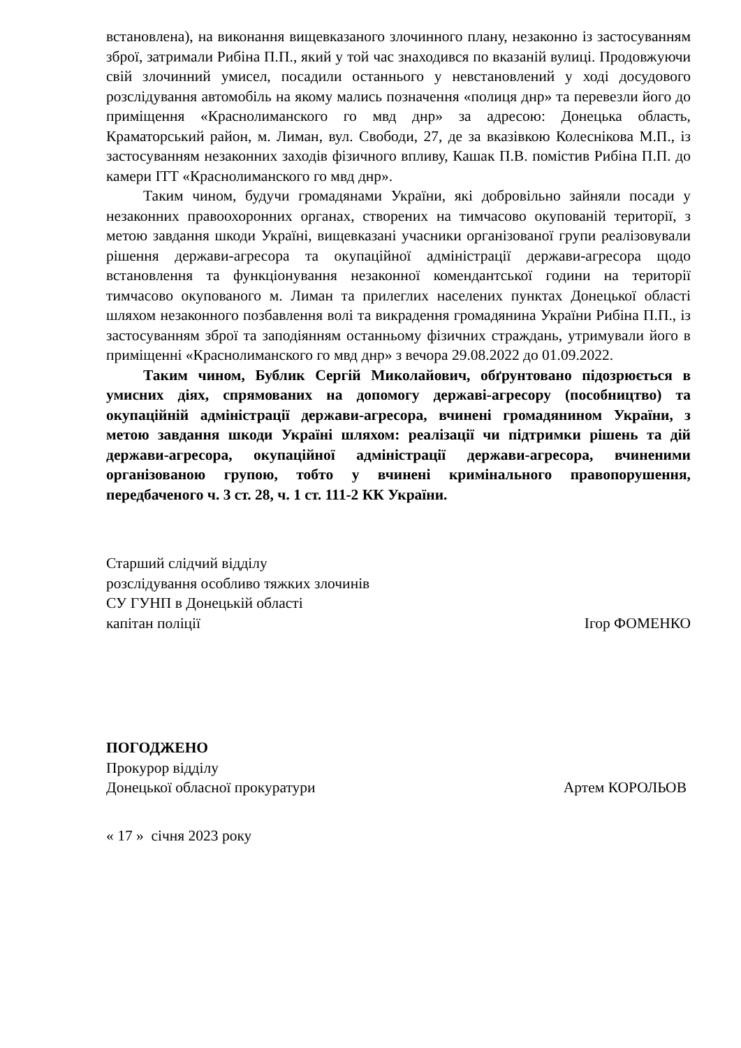встановлена), на виконання вищевказаного злочинного плану, незаконно із застосуванням зброї, затримали Рибіна П.П., який у той час знаходився по вказаній вулиці. Продовжуючи свій злочинний умисел, посадили останнього у невстановлений у ході досудового розслідування автомобіль на якому мались позначення «полиця днр» та перевезли його до приміщення «Краснолиманского го мвд днр» за адресою: Донецька область, Краматорський район, м. Лиман, вул. Свободи, 27, де за вказівкою Колеснікова М.П., із застосуванням незаконних заходів фізичного впливу, Кашак П.В. помістив Рибіна П.П. до камери ІТТ «Краснолиманского го мвд днр».
Таким чином, будучи громадянами України, які добровільно зайняли посади у незаконних правоохоронних органах, створених на тимчасово окупованій території, з метою завдання шкоди Україні, вищевказані учасники організованої групи реалізовували рішення держави-агресора та окупаційної адміністрації держави-агресора щодо встановлення та функціонування незаконної комендантської години на території тимчасово окупованого м. Лиман та прилеглих населених пунктах Донецької області шляхом незаконного позбавлення волі та викрадення громадянина України Рибіна П.П., із застосуванням зброї та заподіянням останньому фізичних страждань, утримували його в приміщенні «Краснолиманского го мвд днр» з вечора 29.08.2022 до 01.09.2022.
Таким чином, Бублик Сергій Миколайович, обґрунтовано підозрюється в умисних діях, спрямованих на допомогу державі-агресору (пособництво) та окупаційній адміністрації держави-агресора, вчинені громадянином України, з метою завдання шкоди Україні шляхом: реалізації чи підтримки рішень та дій держави-агресора, окупаційної адміністрації держави-агресора, вчиненими організованою групою, тобто у вчинені кримінального правопорушення, передбаченого ч. 3 ст. 28, ч. 1 ст. 111-2 КК України.
Старший слідчий відділу
розслідування особливо тяжких злочинів
СУ ГУНП в Донецькій області
капітан поліції
Ігор ФОМЕНКО
ПОГОДЖЕНО
Прокурор відділу
Донецької обласної прокуратури
Артем КОРОЛЬОВ
« 17 » січня 2023 року